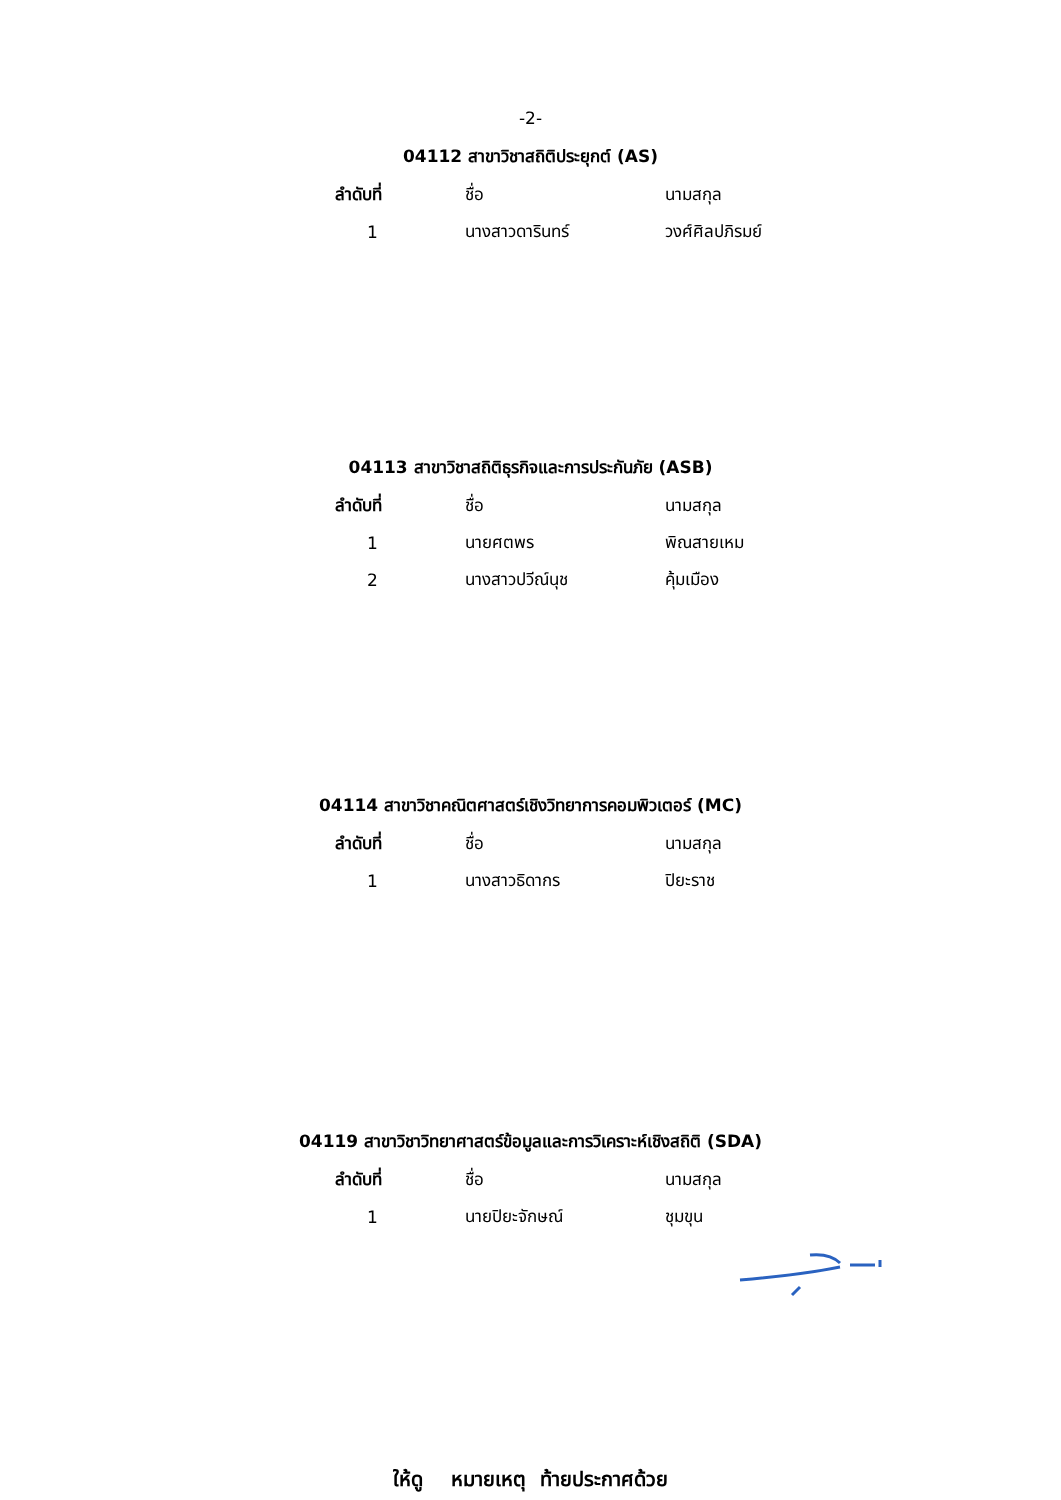-2-
04112 สาขาวิชาสถิติประยุกต์ (AS)
| ลำดับที่ | ชื่อ | นามสกุล |
| --- | --- | --- |
| 1 | นางสาวดารินทร์ | วงศ์ศิลปภิรมย์ |
04113 สาขาวิชาสถิติธุรกิจและการประกันภัย (ASB)
| ลำดับที่ | ชื่อ | นามสกุล |
| --- | --- | --- |
| 1 | นายศตพร | พิณสายเหม |
| 2 | นางสาวปวีณ์นุช | คุ้มเมือง |
04114 สาขาวิชาคณิตศาสตร์เชิงวิทยาการคอมพิวเตอร์ (MC)
| ลำดับที่ | ชื่อ | นามสกุล |
| --- | --- | --- |
| 1 | นางสาวธิดากร | ปิยะราช |
04119 สาขาวิชาวิทยาศาสตร์ข้อมูลและการวิเคราะห์เชิงสถิติ (SDA)
| ลำดับที่ | ชื่อ | นามสกุล |
| --- | --- | --- |
| 1 | นายปิยะจักษณ์ | ชุมขุน |
ให้ดู หมายเหตุ ท้ายประกาศด้วย